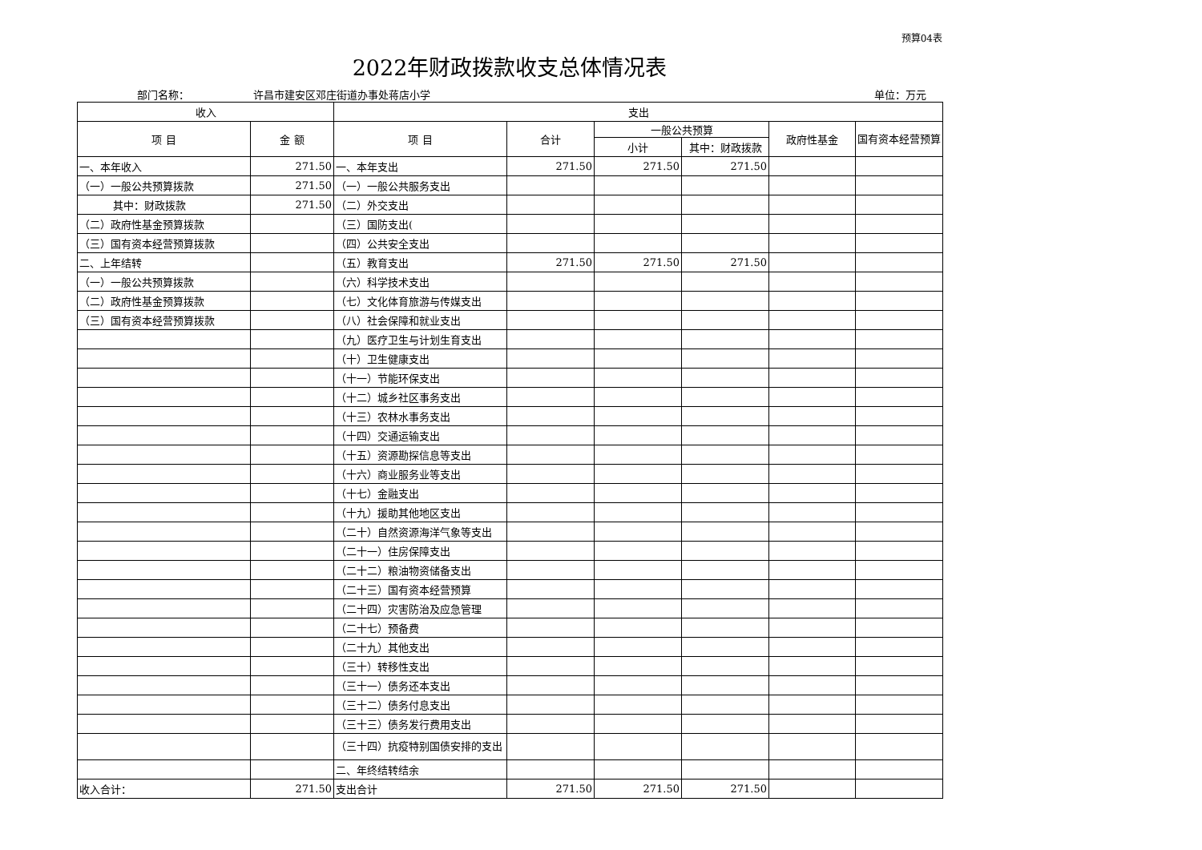预算04表
2022年财政拨款收支总体情况表
部门名称： 许昌市建安区邓庄街道办事处蒋店小学 单位：万元
| 收入 | | 支出 | | | | | |
| --- | --- | --- | --- | --- | --- | --- | --- |
| 项 目 | 金 额 | 项 目 | 合计 | 一般公共预算 | | 政府性基金 | 国有资本经营预算 |
| | | | | 小计 | 其中：财政拨款 | | |
| 一、本年收入 | 271.50 | 一、本年支出 | 271.50 | 271.50 | 271.50 | | |
| （一）一般公共预算拨款 | 271.50 | （一）一般公共服务支出 | | | | | |
| 其中：财政拨款 | 271.50 | （二）外交支出 | | | | | |
| （二）政府性基金预算拨款 | | （三）国防支出( | | | | | |
| （三）国有资本经营预算拨款 | | （四）公共安全支出 | | | | | |
| 二、上年结转 | | （五）教育支出 | 271.50 | 271.50 | 271.50 | | |
| （一）一般公共预算拨款 | | （六）科学技术支出 | | | | | |
| （二）政府性基金预算拨款 | | （七）文化体育旅游与传媒支出 | | | | | |
| （三）国有资本经营预算拨款 | | （八）社会保障和就业支出 | | | | | |
| | | （九）医疗卫生与计划生育支出 | | | | | |
| | | （十）卫生健康支出 | | | | | |
| | | （十一）节能环保支出 | | | | | |
| | | （十二）城乡社区事务支出 | | | | | |
| | | （十三）农林水事务支出 | | | | | |
| | | （十四）交通运输支出 | | | | | |
| | | （十五）资源勘探信息等支出 | | | | | |
| | | （十六）商业服务业等支出 | | | | | |
| | | （十七）金融支出 | | | | | |
| | | （十九）援助其他地区支出 | | | | | |
| | | （二十）自然资源海洋气象等支出 | | | | | |
| | | （二十一）住房保障支出 | | | | | |
| | | （二十二）粮油物资储备支出 | | | | | |
| | | （二十三）国有资本经营预算 | | | | | |
| | | （二十四）灾害防治及应急管理 | | | | | |
| | | （二十七）预备费 | | | | | |
| | | （二十九）其他支出 | | | | | |
| | | （三十）转移性支出 | | | | | |
| | | （三十一）债务还本支出 | | | | | |
| | | （三十二）债务付息支出 | | | | | |
| | | （三十三）债务发行费用支出 | | | | | |
| | | （三十四）抗疫特别国债安排的支出 | | | | | |
| | | 二、年终结转结余 | | | | | |
| 收入合计： | 271.50 | 支出合计 | 271.50 | 271.50 | 271.50 | | |